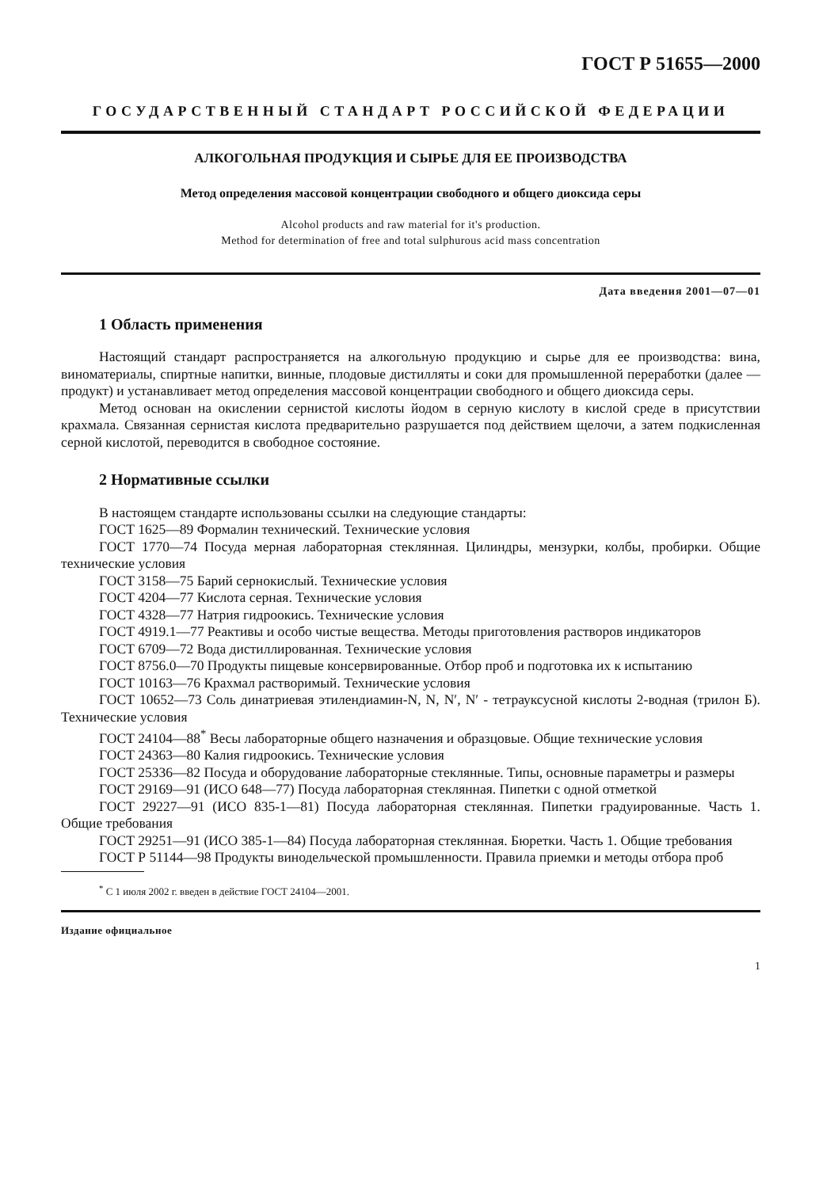ГОСТ Р 51655—2000
ГОСУДАРСТВЕННЫЙ СТАНДАРТ РОССИЙСКОЙ ФЕДЕРАЦИИ
АЛКОГОЛЬНАЯ ПРОДУКЦИЯ И СЫРЬЕ ДЛЯ ЕЕ ПРОИЗВОДСТВА
Метод определения массовой концентрации свободного и общего диоксида серы
Alcohol products and raw material for it's production.
Method for determination of free and total sulphurous acid mass concentration
Дата введения 2001—07—01
1 Область применения
Настоящий стандарт распространяется на алкогольную продукцию и сырье для ее производства: вина, виноматериалы, спиртные напитки, винные, плодовые дистилляты и соки для промышленной переработки (далее — продукт) и устанавливает метод определения массовой концентрации свободного и общего диоксида серы.
Метод основан на окислении сернистой кислоты йодом в серную кислоту в кислой среде в присутствии крахмала. Связанная сернистая кислота предварительно разрушается под действием щелочи, а затем подкисленная серной кислотой, переводится в свободное состояние.
2 Нормативные ссылки
В настоящем стандарте использованы ссылки на следующие стандарты:
ГОСТ 1625—89 Формалин технический. Технические условия
ГОСТ 1770—74 Посуда мерная лабораторная стеклянная. Цилиндры, мензурки, колбы, пробирки. Общие технические условия
ГОСТ 3158—75 Барий сернокислый. Технические условия
ГОСТ 4204—77 Кислота серная. Технические условия
ГОСТ 4328—77 Натрия гидроокись. Технические условия
ГОСТ 4919.1—77 Реактивы и особо чистые вещества. Методы приготовления растворов индикаторов
ГОСТ 6709—72 Вода дистиллированная. Технические условия
ГОСТ 8756.0—70 Продукты пищевые консервированные. Отбор проб и подготовка их к испытанию
ГОСТ 10163—76 Крахмал растворимый. Технические условия
ГОСТ 10652—73 Соль динатриевая этилендиамин-N, N, N′, N′ - тетрауксусной кислоты 2-водная (трилон Б). Технические условия
ГОСТ 24104—88<sup>*</sup> Весы лабораторные общего назначения и образцовые. Общие технические условия
ГОСТ 24363—80 Калия гидроокись. Технические условия
ГОСТ 25336—82 Посуда и оборудование лабораторные стеклянные. Типы, основные параметры и размеры
ГОСТ 29169—91 (ИСО 648—77) Посуда лабораторная стеклянная. Пипетки с одной отметкой
ГОСТ 29227—91 (ИСО 835-1—81) Посуда лабораторная стеклянная. Пипетки градуированные. Часть 1. Общие требования
ГОСТ 29251—91 (ИСО 385-1—84) Посуда лабораторная стеклянная. Бюретки. Часть 1. Общие требования
ГОСТ Р 51144—98 Продукты винодельческой промышленности. Правила приемки и методы отбора проб
<sup>*</sup> С 1 июля 2002 г. введен в действие ГОСТ 24104—2001.
Издание официальное
1